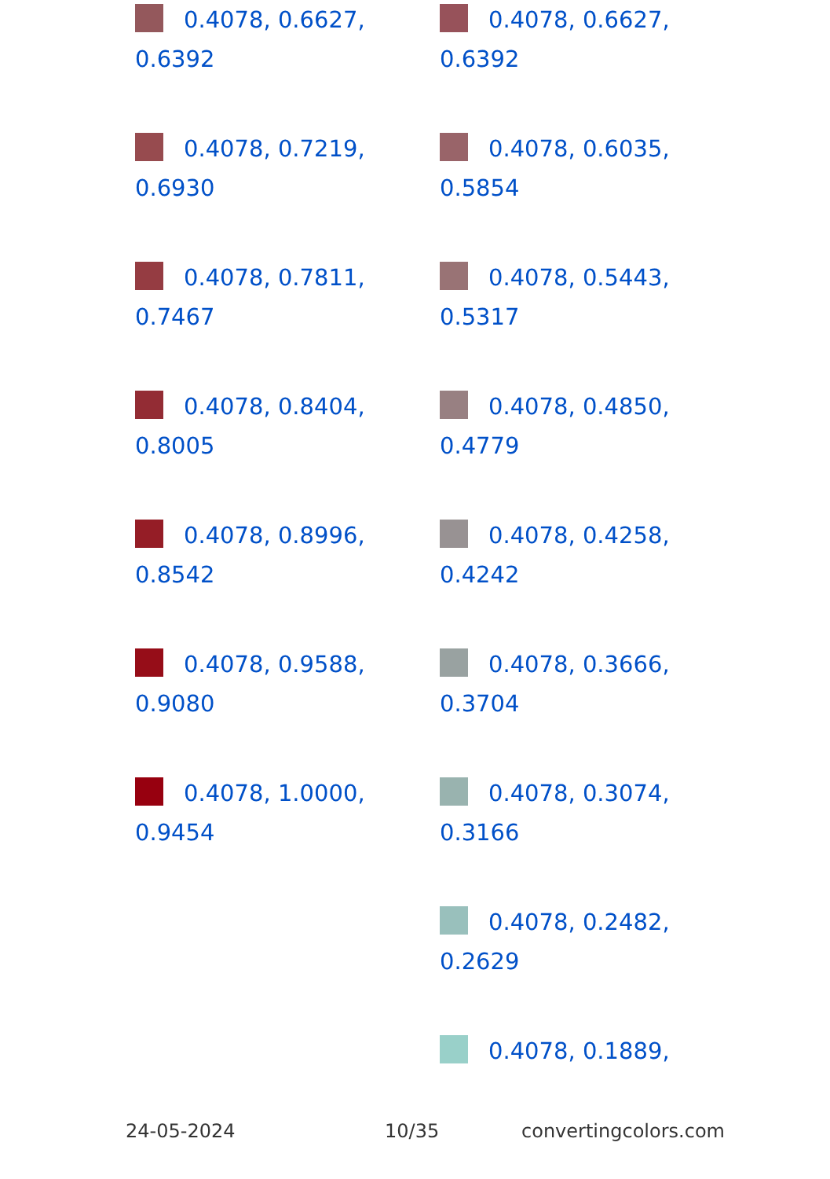0.4078, 0.6627, 0.6392
0.4078, 0.7219, 0.6930
0.4078, 0.7811, 0.7467
0.4078, 0.8404, 0.8005
0.4078, 0.8996, 0.8542
0.4078, 0.9588, 0.9080
0.4078, 1.0000, 0.9454
0.4078, 0.6627, 0.6392
0.4078, 0.6035, 0.5854
0.4078, 0.5443, 0.5317
0.4078, 0.4850, 0.4779
0.4078, 0.4258, 0.4242
0.4078, 0.3666, 0.3704
0.4078, 0.3074, 0.3166
0.4078, 0.2482, 0.2629
0.4078, 0.1889,
24-05-2024 10/35 convertingcolors.com